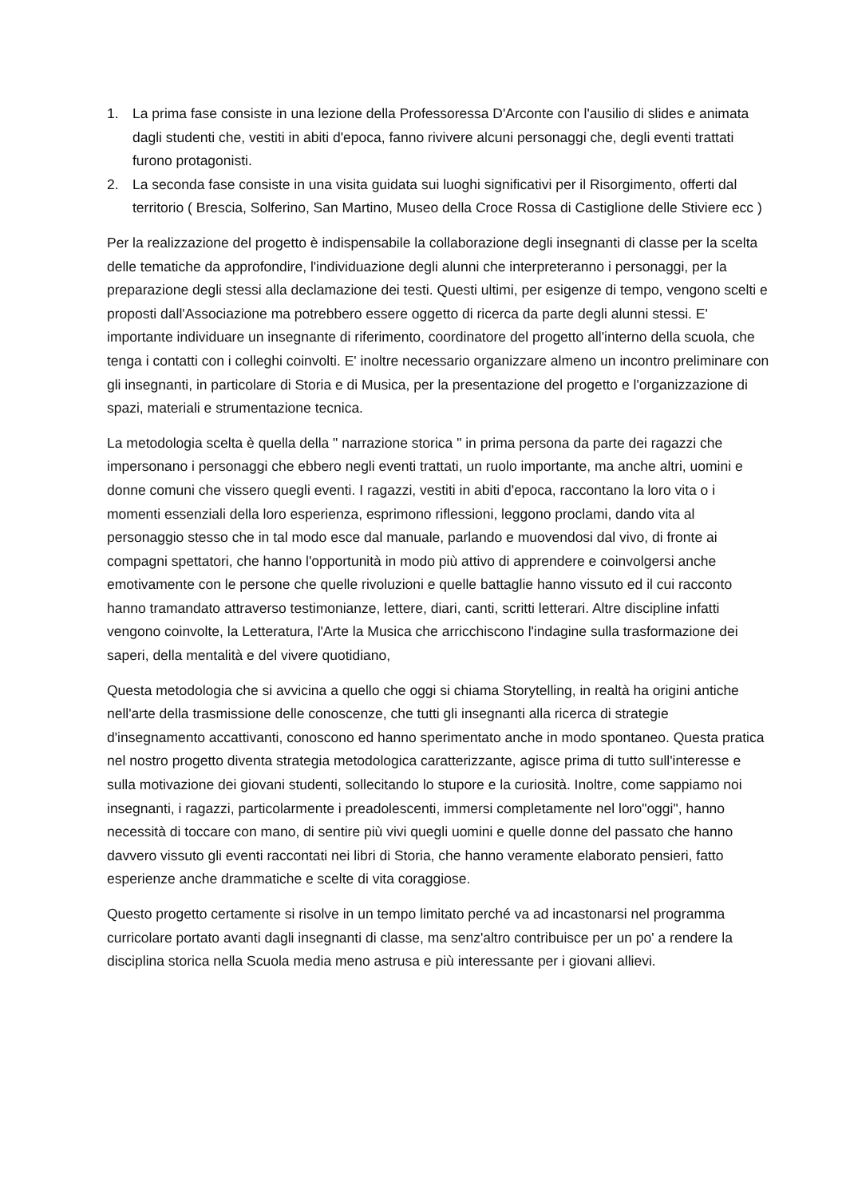1. La prima fase consiste in una lezione della Professoressa D'Arconte con l'ausilio di slides e animata dagli studenti che, vestiti in abiti d'epoca, fanno rivivere alcuni personaggi che, degli eventi trattati furono protagonisti.
2. La seconda fase consiste in una visita guidata sui luoghi significativi per il Risorgimento, offerti dal territorio ( Brescia, Solferino, San Martino, Museo della Croce Rossa di Castiglione delle Stiviere ecc )
Per la realizzazione del progetto è indispensabile la collaborazione degli insegnanti di classe per la scelta delle tematiche da approfondire, l'individuazione degli alunni che interpreteranno i personaggi, per la preparazione degli stessi alla declamazione dei testi. Questi ultimi, per esigenze di tempo, vengono scelti e proposti dall'Associazione ma potrebbero essere oggetto di ricerca da parte degli alunni stessi. E' importante individuare un insegnante di riferimento, coordinatore del progetto all'interno della scuola, che tenga i contatti con i colleghi coinvolti. E' inoltre necessario organizzare almeno un incontro preliminare con gli insegnanti, in particolare di Storia e di Musica, per la presentazione del progetto e l'organizzazione di spazi, materiali e strumentazione tecnica.
La metodologia scelta è quella della " narrazione storica " in prima persona da parte dei ragazzi che impersonano i personaggi che ebbero negli eventi trattati, un ruolo importante, ma anche altri, uomini e donne comuni che vissero quegli eventi. I ragazzi, vestiti in abiti d'epoca, raccontano la loro vita o i momenti essenziali della loro esperienza, esprimono riflessioni, leggono proclami, dando vita al personaggio stesso che in tal modo esce dal manuale, parlando e muovendosi dal vivo, di fronte ai compagni spettatori, che hanno l'opportunità in modo più attivo di apprendere e coinvolgersi anche emotivamente con le persone che quelle rivoluzioni e quelle battaglie hanno vissuto ed il cui racconto hanno tramandato attraverso testimonianze, lettere, diari, canti, scritti letterari. Altre discipline infatti vengono coinvolte, la Letteratura, l'Arte la Musica che arricchiscono l'indagine sulla trasformazione dei saperi, della mentalità e del vivere quotidiano,
Questa metodologia che si avvicina a quello che oggi si chiama Storytelling, in realtà ha origini antiche nell'arte della trasmissione delle conoscenze, che tutti gli insegnanti alla ricerca di strategie d'insegnamento accattivanti, conoscono ed hanno sperimentato anche in modo spontaneo. Questa pratica nel nostro progetto diventa strategia metodologica caratterizzante, agisce prima di tutto sull'interesse e sulla motivazione dei giovani studenti, sollecitando lo stupore e la curiosità. Inoltre, come sappiamo noi insegnanti, i ragazzi, particolarmente i preadolescenti, immersi completamente nel loro"oggi", hanno necessità di toccare con mano, di sentire più vivi quegli uomini e quelle donne del passato che hanno davvero vissuto gli eventi raccontati nei libri di Storia, che hanno veramente elaborato pensieri, fatto esperienze anche drammatiche e scelte di vita coraggiose.
Questo progetto certamente si risolve in un tempo limitato perché va ad incastonarsi nel programma curricolare portato avanti dagli insegnanti di classe, ma senz'altro contribuisce per un po' a rendere la disciplina storica nella Scuola media meno astrusa e più interessante per i giovani allievi.